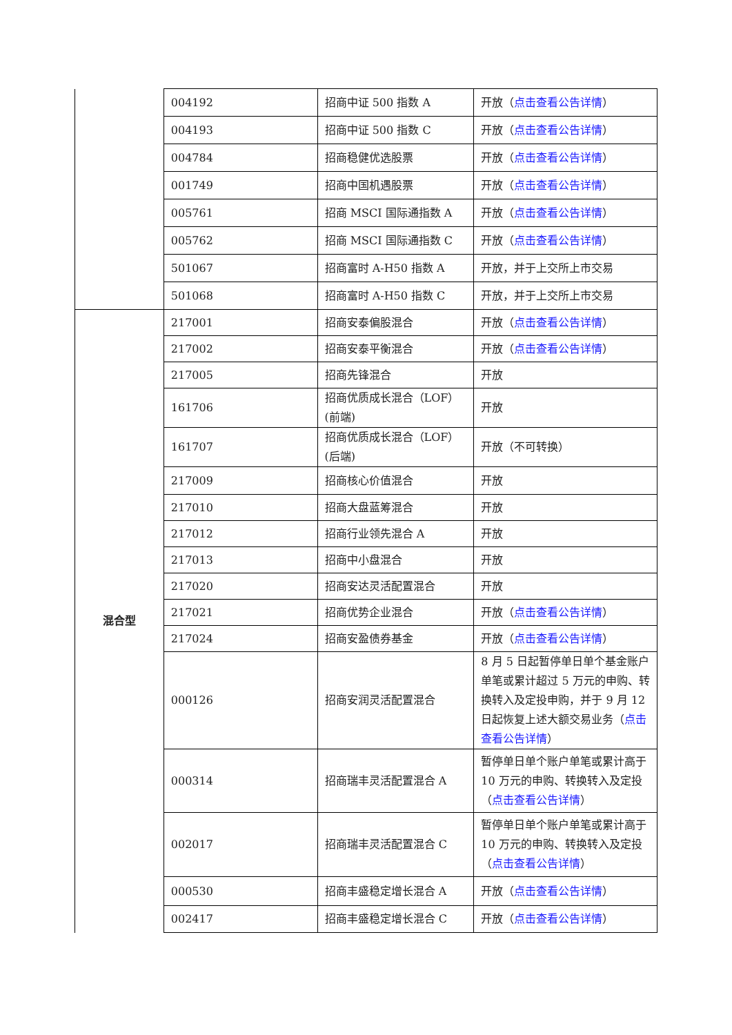| | 004192 | 招商中证 500 指数 A | 开放（ 点击查看公告详情 ） |
| | 004193 | 招商中证 500 指数 C | 开放（ 点击查看公告详情 ） |
| | 004784 | 招商稳健优选股票 | 开放（ 点击查看公告详情 ） |
| | 001749 | 招商中国机遇股票 | 开放（ 点击查看公告详情 ） |
| | 005761 | 招商 MSCI 国际通指数 A | 开放（ 点击查看公告详情 ） |
| | 005762 | 招商 MSCI 国际通指数 C | 开放（ 点击查看公告详情 ） |
| | 501067 | 招商富时 A-H50 指数 A | 开放，并于上交所上市交易 |
| | 501068 | 招商富时 A-H50 指数 C | 开放，并于上交所上市交易 |
| 混合型 | 217001 | 招商安泰偏股混合 | 开放（ 点击查看公告详情 ） |
| | 217002 | 招商安泰平衡混合 | 开放（ 点击查看公告详情 ） |
| | 217005 | 招商先锋混合 | 开放 |
| | 161706 | 招商优质成长混合（LOF）(前端) | 开放 |
| | 161707 | 招商优质成长混合（LOF）(后端) | 开放（不可转换） |
| | 217009 | 招商核心价值混合 | 开放 |
| | 217010 | 招商大盘蓝筹混合 | 开放 |
| | 217012 | 招商行业领先混合 A | 开放 |
| | 217013 | 招商中小盘混合 | 开放 |
| | 217020 | 招商安达灵活配置混合 | 开放 |
| | 217021 | 招商优势企业混合 | 开放（ 点击查看公告详情 ） |
| | 217024 | 招商安盈债券基金 | 开放（ 点击查看公告详情 ） |
| | 000126 | 招商安润灵活配置混合 | 8 月 5 日起暂停单日单个基金账户单笔或累计超过 5 万元的申购、转换转入及定投申购，并于 9 月 12 日起恢复上述大额交易业务（ 点击查看公告详情 ） |
| | 000314 | 招商瑞丰灵活配置混合 A | 暂停单日单个账户单笔或累计高于 10 万元的申购、转换转入及定投（ 点击查看公告详情 ） |
| | 002017 | 招商瑞丰灵活配置混合 C | 暂停单日单个账户单笔或累计高于 10 万元的申购、转换转入及定投（ 点击查看公告详情 ） |
| | 000530 | 招商丰盛稳定增长混合 A | 开放（ 点击查看公告详情 ） |
| | 002417 | 招商丰盛稳定增长混合 C | 开放（ 点击查看公告详情 ） |